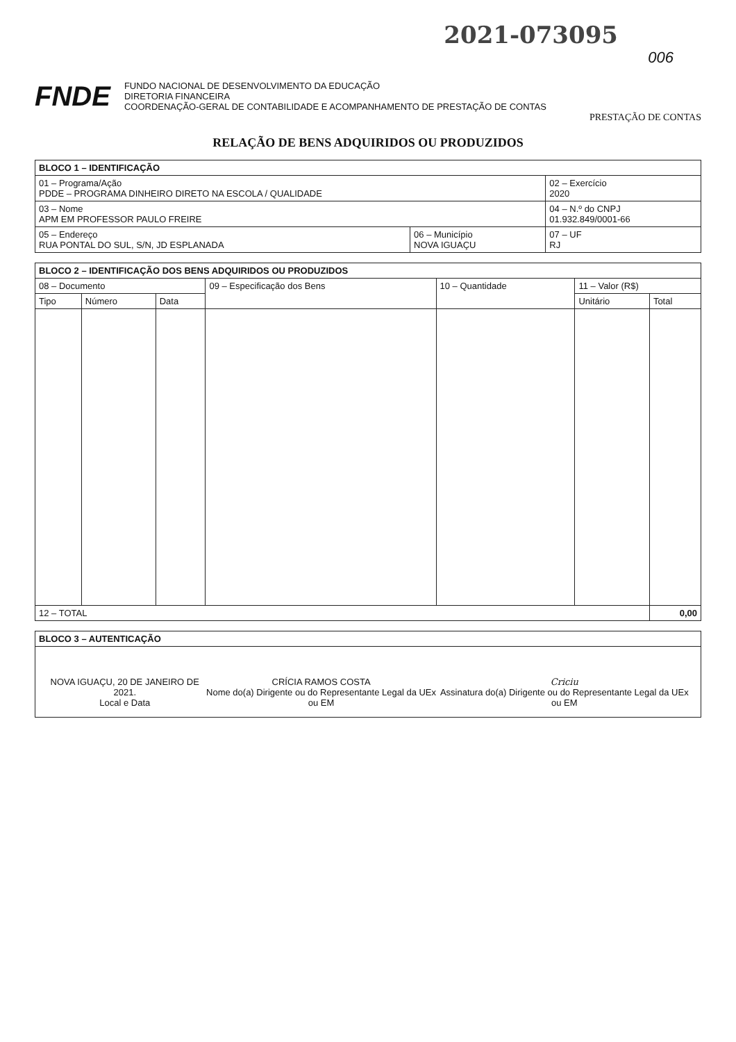2021-073095
006
FNDE
FUNDO NACIONAL DE DESENVOLVIMENTO DA EDUCAÇÃO
DIRETORIA FINANCEIRA
COORDENAÇÃO-GERAL DE CONTABILIDADE E ACOMPANHAMENTO DE PRESTAÇÃO DE CONTAS
PRESTAÇÃO DE CONTAS
RELAÇÃO DE BENS ADQUIRIDOS OU PRODUZIDOS
| BLOCO 1 – IDENTIFICAÇÃO | | |
| 01 – Programa/Ação PDDE – PROGRAMA DINHEIRO DIRETO NA ESCOLA / QUALIDADE | | 02 – Exercício 2020 |
| 03 – Nome APM EM PROFESSOR PAULO FREIRE | | 04 – N.º do CNPJ 01.932.849/0001-66 |
| 05 – Endereço RUA PONTAL DO SUL, S/N, JD ESPLANADA | 06 – Município NOVA IGUAÇU | 07 – UF RJ |
| BLOCO 2 – IDENTIFICAÇÃO DOS BENS ADQUIRIDOS OU PRODUZIDOS | | | | | | |
| --- | --- | --- | --- | --- | --- | --- |
| 08 – Documento | | | 09 – Especificação dos Bens | 10 – Quantidade | 11 – Valor (R$) | |
| Tipo | Número | Data | | | Unitário | Total |
| 12 – TOTAL | | | | | | 0,00 |
| BLOCO 3 – AUTENTICAÇÃO |
| NOVA IGUAÇU, 20 DE JANEIRO DE 2021. Local e Data CRÍCIA RAMOS COSTA Nome do(a) Dirigente ou do Representante Legal da UEx ou EM Criciu Assinatura do(a) Dirigente ou do Representante Legal da UEx ou EM |